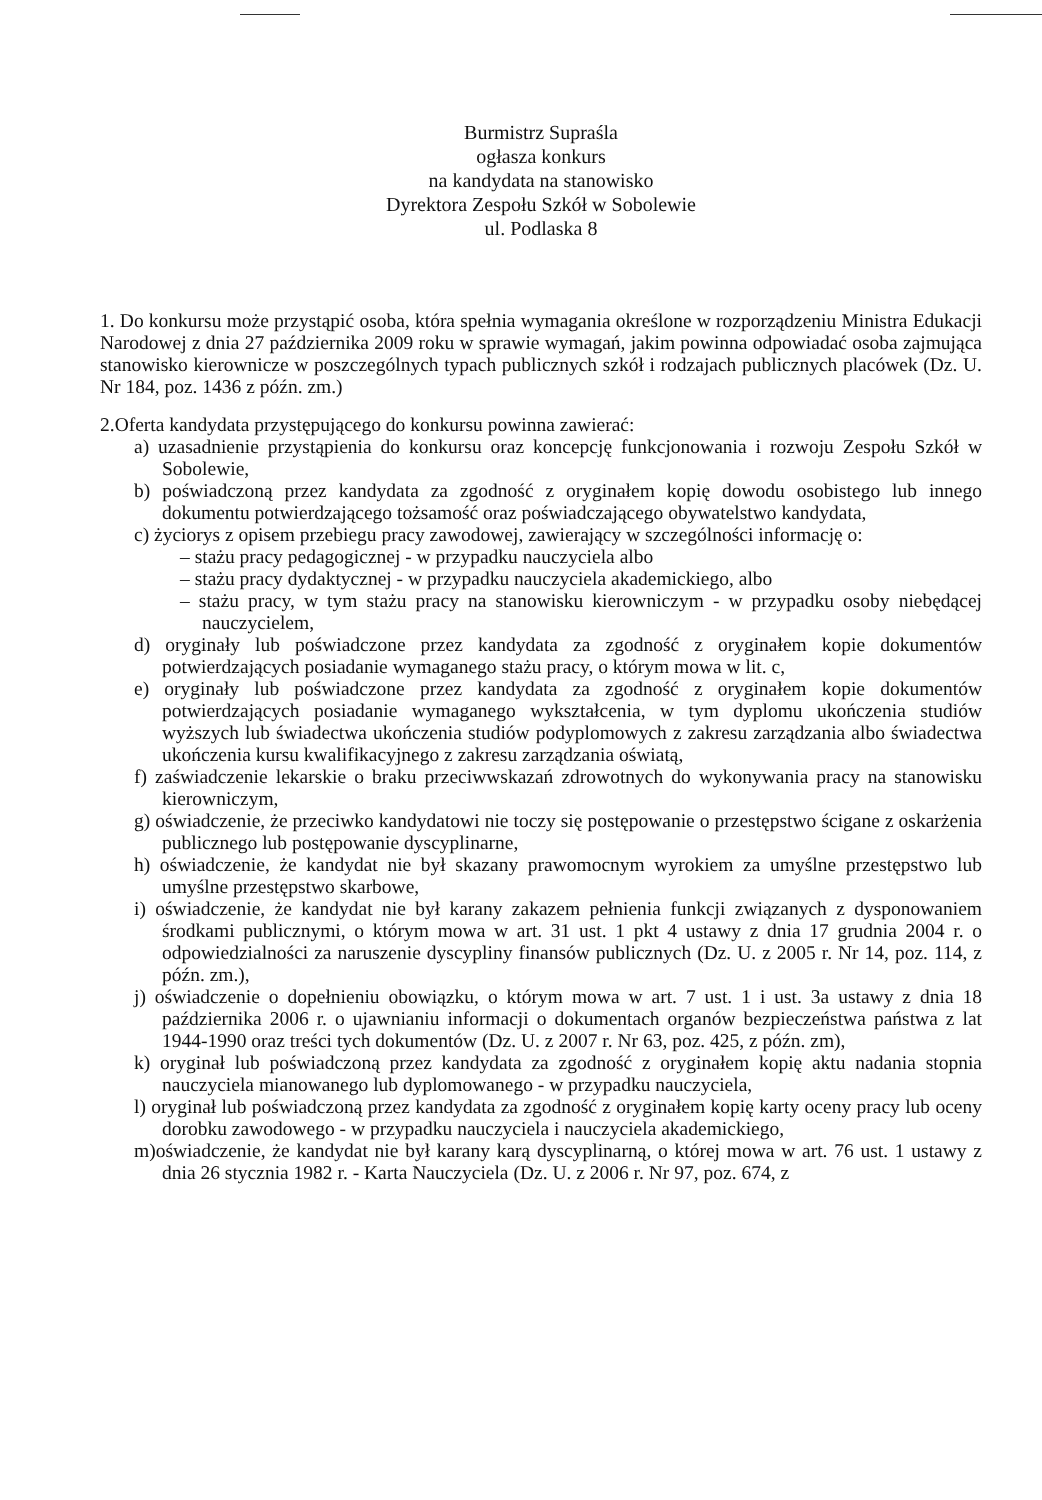Burmistrz Supraśla
ogłasza konkurs
na kandydata na stanowisko
Dyrektora Zespołu Szkół w Sobolewie
ul. Podlaska 8
1. Do konkursu może przystąpić osoba, która spełnia wymagania określone w rozporządzeniu Ministra Edukacji Narodowej z dnia 27 października 2009 roku w sprawie wymagań, jakim powinna odpowiadać osoba zajmująca stanowisko kierownicze w poszczególnych typach publicznych szkół i rodzajach publicznych placówek (Dz. U. Nr 184, poz. 1436 z późn. zm.)
2.Oferta kandydata przystępującego do konkursu powinna zawierać:
a) uzasadnienie przystąpienia do konkursu oraz koncepcję funkcjonowania i rozwoju Zespołu Szkół w Sobolewie,
b) poświadczoną przez kandydata za zgodność z oryginałem kopię dowodu osobistego lub innego dokumentu potwierdzającego tożsamość oraz poświadczającego obywatelstwo kandydata,
c) życiorys z opisem przebiegu pracy zawodowej, zawierający w szczególności informację o:
– stażu pracy pedagogicznej - w przypadku nauczyciela albo
– stażu pracy dydaktycznej - w przypadku nauczyciela akademickiego, albo
– stażu pracy, w tym stażu pracy na stanowisku kierowniczym - w przypadku osoby niebędącej nauczycielem,
d) oryginały lub poświadczone przez kandydata za zgodność z oryginałem kopie dokumentów potwierdzających posiadanie wymaganego stażu pracy, o którym mowa w lit. c,
e) oryginały lub poświadczone przez kandydata za zgodność z oryginałem kopie dokumentów potwierdzających posiadanie wymaganego wykształcenia, w tym dyplomu ukończenia studiów wyższych lub świadectwa ukończenia studiów podyplomowych z zakresu zarządzania albo świadectwa ukończenia kursu kwalifikacyjnego z zakresu zarządzania oświatą,
f) zaświadczenie lekarskie o braku przeciwwskazań zdrowotnych do wykonywania pracy na stanowisku kierowniczym,
g) oświadczenie, że przeciwko kandydatowi nie toczy się postępowanie o przestępstwo ścigane z oskarżenia publicznego lub postępowanie dyscyplinarne,
h) oświadczenie, że kandydat nie był skazany prawomocnym wyrokiem za umyślne przestępstwo lub umyślne przestępstwo skarbowe,
i) oświadczenie, że kandydat nie był karany zakazem pełnienia funkcji związanych z dysponowaniem środkami publicznymi, o którym mowa w art. 31 ust. 1 pkt 4 ustawy z dnia 17 grudnia 2004 r. o odpowiedzialności za naruszenie dyscypliny finansów publicznych (Dz. U. z 2005 r. Nr 14, poz. 114, z późn. zm.),
j) oświadczenie o dopełnieniu obowiązku, o którym mowa w art. 7 ust. 1 i ust. 3a ustawy z dnia 18 października 2006 r. o ujawnianiu informacji o dokumentach organów bezpieczeństwa państwa z lat 1944-1990 oraz treści tych dokumentów (Dz. U. z 2007 r. Nr 63, poz. 425, z późn. zm),
k) oryginał lub poświadczoną przez kandydata za zgodność z oryginałem kopię aktu nadania stopnia nauczyciela mianowanego lub dyplomowanego - w przypadku nauczyciela,
l) oryginał lub poświadczoną przez kandydata za zgodność z oryginałem kopię karty oceny pracy lub oceny dorobku zawodowego - w przypadku nauczyciela i nauczyciela akademickiego,
m)oświadczenie, że kandydat nie był karany karą dyscyplinarną, o której mowa w art. 76 ust. 1 ustawy z dnia 26 stycznia 1982 r. - Karta Nauczyciela (Dz. U. z 2006 r. Nr 97, poz. 674, z